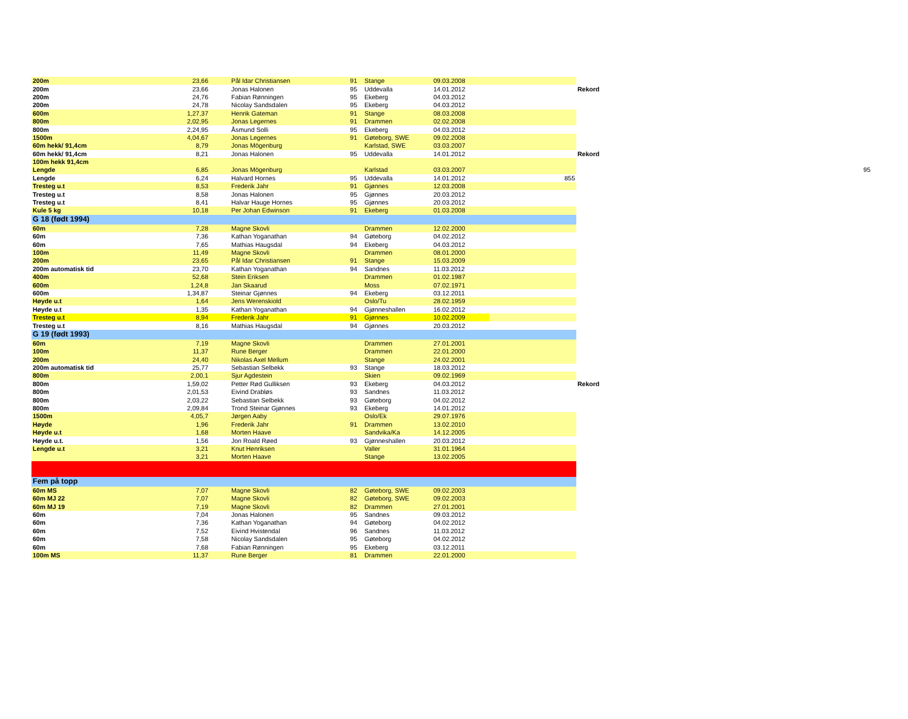| 200m | 23,66 | Pål Idar Christiansen | 91 | Stange | 09.03.2008 | | | |
| 200m | 23,66 | Jonas Halonen | 95 | Uddevalla | 14.01.2012 | | Rekord | |
| 200m | 24,76 | Fabian Rønningen | 95 | Ekeberg | 04.03.2012 | | | |
| 200m | 24,78 | Nicolay Sandsdalen | 95 | Ekeberg | 04.03.2012 | | | |
| 600m | 1,27,37 | Henrik Gateman | 91 | Stange | 08.03.2008 | | | |
| 800m | 2,02,95 | Jonas Legernes | 91 | Drammen | 02.02.2008 | | | |
| 800m | 2,24,95 | Åsmund Solli | 95 | Ekeberg | 04.03.2012 | | | |
| 1500m | 4,04,67 | Jonas Legernes | 91 | Gøteborg, SWE | 09.02.2008 | | | |
| 60m hekk/ 91,4cm | 8,79 | Jonas Mögenburg | | Karlstad, SWE | 03.03.2007 | | | |
| 60m hekk/ 91,4cm | 8,21 | Jonas Halonen | 95 | Uddevalla | 14.01.2012 | | Rekord | |
| 100m hekk 91,4cm | | | | | | | | |
| Lengde | 6,85 | Jonas Mögenburg | | Karlstad | 03.03.2007 | | | 95 |
| Lengde | 6,24 | Halvard Hornes | 95 | Uddevalla | 14.01.2012 | 855 | | |
| Tresteg u.t | 8,53 | Frederik Jahr | 91 | Gjønnes | 12.03.2008 | | | |
| Tresteg u.t | 8,58 | Jonas Halonen | 95 | Gjønnes | 20.03.2012 | | | |
| Tresteg u.t | 8,41 | Halvar Hauge Hornes | 95 | Gjønnes | 20.03.2012 | | | |
| Kule 5 kg | 10,18 | Per Johan Edwinson | 91 | Ekeberg | 01.03.2008 | | | |
| G 18 (født 1994) | | | | | | | | |
| 60m | 7,28 | Magne Skovli | | Drammen | 12.02.2000 | | | |
| 60m | 7,36 | Kathan Yoganathan | 94 | Gøteborg | 04.02.2012 | | | |
| 60m | 7,65 | Mathias Haugsdal | 94 | Ekeberg | 04.03.2012 | | | |
| 100m | 11,49 | Magne Skovli | | Drammen | 08.01.2000 | | | |
| 200m | 23,65 | Pål Idar Christiansen | 91 | Stange | 15.03.2009 | | | |
| 200m automatisk tid | 23,70 | Kathan Yoganathan | 94 | Sandnes | 11.03.2012 | | | |
| 400m | 52,68 | Stein Eriksen | | Drammen | 01.02.1987 | | | |
| 600m | 1,24,8 | Jan Skaarud | | Moss | 07.02.1971 | | | |
| 600m | 1,34,87 | Steinar Gjønnes | 94 | Ekeberg | 03.12.2011 | | | |
| Høyde u.t | 1,64 | Jens Werenskiold | | Oslo/Tu | 28.02.1959 | | | |
| Høyde u.t | 1,35 | Kathan Yoganathan | 94 | Gjønneshallen | 16.02.2012 | | | |
| Tresteg u.t | 8,94 | Frederik Jahr | 91 | Gjønnes | 10.02.2009 | | | |
| Tresteg u.t | 8,16 | Mathias Haugsdal | 94 | Gjønnes | 20.03.2012 | | | |
| G 19 (født 1993) | | | | | | | | |
| 60m | 7,19 | Magne Skovli | | Drammen | 27.01.2001 | | | |
| 100m | 11,37 | Rune Berger | | Drammen | 22.01.2000 | | | |
| 200m | 24,40 | Nikolas Axel Mellum | | Stange | 24.02.2001 | | | |
| 200m automatisk tid | 25,77 | Sebastian Selbekk | 93 | Stange | 18.03.2012 | | | |
| 800m | 2,00,1 | Sjur Agdestein | | Skien | 09.02.1969 | | | |
| 800m | 1,59,02 | Petter Rød Gulliksen | 93 | Ekeberg | 04.03.2012 | | Rekord | |
| 800m | 2,01,53 | Eivind Drabløs | 93 | Sandnes | 11.03.2012 | | | |
| 800m | 2,03,22 | Sebastian Selbekk | 93 | Gøteborg | 04.02.2012 | | | |
| 800m | 2,09,84 | Trond Steinar Gjønnes | 93 | Ekeberg | 14.01.2012 | | | |
| 1500m | 4,05,7 | Jørgen Aaby | | Oslo/Ek | 29.07.1976 | | | |
| Høyde | 1,96 | Frederik Jahr | 91 | Drammen | 13.02.2010 | | | |
| Høyde u.t | 1,68 | Morten Haave | | Sandvika/Ka | 14.12.2005 | | | |
| Høyde u.t. | 1,56 | Jon Roald Røed | 93 | Gjønneshallen | 20.03.2012 | | | |
| Lengde u.t | 3,21 | Knut Henriksen | | Valler | 31.01.1964 | | | |
| | 3,21 | Morten Haave | | Stange | 13.02.2005 | | | |
| Fem på topp | | | | | | | | |
| 60m MS | 7,07 | Magne Skovli | 82 | Gøteborg, SWE | 09.02.2003 | | | |
| 60m MJ 22 | 7,07 | Magne Skovli | 82 | Gøteborg, SWE | 09.02.2003 | | | |
| 60m MJ 19 | 7,19 | Magne Skovli | 82 | Drammen | 27.01.2001 | | | |
| 60m | 7,04 | Jonas Halonen | 95 | Sandnes | 09.03.2012 | | | |
| 60m | 7,36 | Kathan Yoganathan | 94 | Gøteborg | 04.02.2012 | | | |
| 60m | 7,52 | Eivind Hvistendal | 96 | Sandnes | 11.03.2012 | | | |
| 60m | 7,58 | Nicolay Sandsdalen | 95 | Gøteborg | 04.02.2012 | | | |
| 60m | 7,68 | Fabian Rønningen | 95 | Ekeberg | 03.12.2011 | | | |
| 100m MS | 11,37 | Rune Berger | 81 | Drammen | 22.01.2000 | | | |